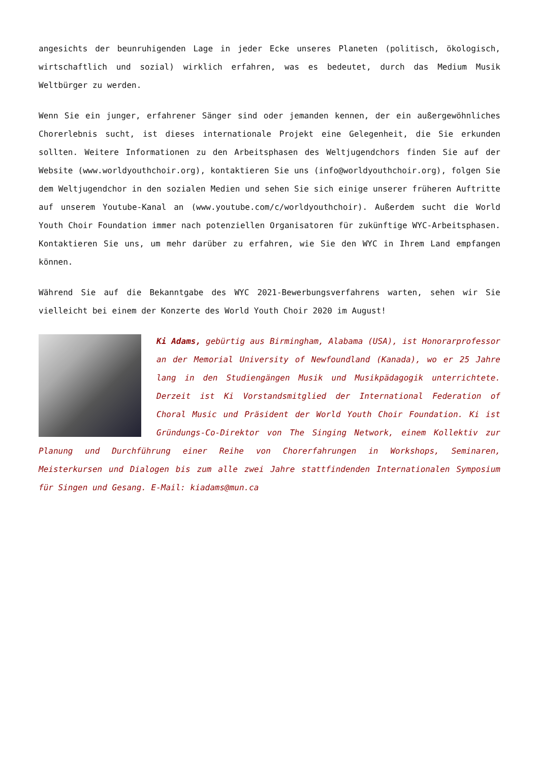angesichts der beunruhigenden Lage in jeder Ecke unseres Planeten (politisch, ökologisch, wirtschaftlich und sozial) wirklich erfahren, was es bedeutet, durch das Medium Musik Weltbürger zu werden.
Wenn Sie ein junger, erfahrener Sänger sind oder jemanden kennen, der ein außergewöhnliches Chorerlebnis sucht, ist dieses internationale Projekt eine Gelegenheit, die Sie erkunden sollten. Weitere Informationen zu den Arbeitsphasen des Weltjugendchors finden Sie auf der Website (www.worldyouthchoir.org), kontaktieren Sie uns (info@worldyouthchoir.org), folgen Sie dem Weltjugendchor in den sozialen Medien und sehen Sie sich einige unserer früheren Auftritte auf unserem Youtube-Kanal an (www.youtube.com/c/worldyouthchoir). Außerdem sucht die World Youth Choir Foundation immer nach potenziellen Organisatoren für zukünftige WYC-Arbeitsphasen. Kontaktieren Sie uns, um mehr darüber zu erfahren, wie Sie den WYC in Ihrem Land empfangen können.
Während Sie auf die Bekanntgabe des WYC 2021-Bewerbungsverfahrens warten, sehen wir Sie vielleicht bei einem der Konzerte des World Youth Choir 2020 im August!
Ki Adams, gebürtig aus Birmingham, Alabama (USA), ist Honorarprofessor an der Memorial University of Newfoundland (Kanada), wo er 25 Jahre lang in den Studiengängen Musik und Musikpädagogik unterrichtete. Derzeit ist Ki Vorstandsmitglied der International Federation of Choral Music und Präsident der World Youth Choir Foundation. Ki ist Gründungs-Co-Direktor von The Singing Network, einem Kollektiv zur Planung und Durchführung einer Reihe von Chorerfahrungen in Workshops, Seminaren, Meisterkursen und Dialogen bis zum alle zwei Jahre stattfindenden Internationalen Symposium für Singen und Gesang. E-Mail: kiadams@mun.ca